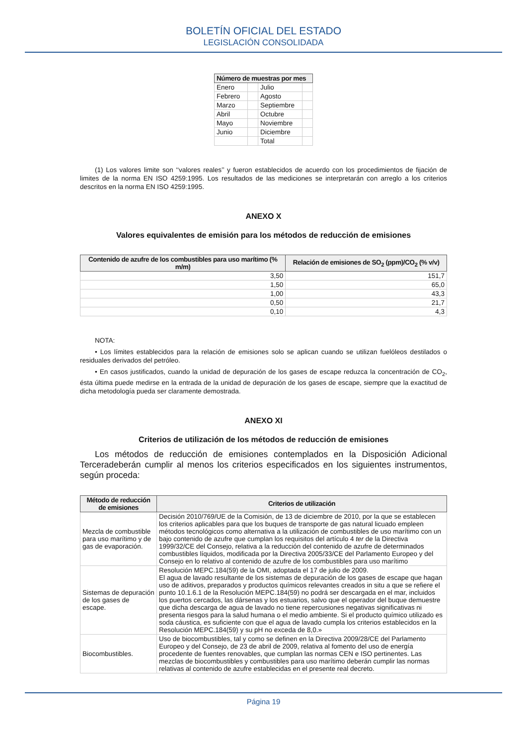BOLETÍN OFICIAL DEL ESTADO
LEGISLACIÓN CONSOLIDADA
| Número de muestras por mes | | | |
| --- | --- | --- | --- |
| Enero | | Julio | |
| Febrero | | Agosto | |
| Marzo | | Septiembre | |
| Abril | | Octubre | |
| Mayo | | Noviembre | |
| Junio | | Diciembre | |
| | | Total | |
(1) Los valores limite son ‘‘valores reales’’ y fueron establecidos de acuerdo con los procedimientos de fijación de limites de la norma EN ISO 4259:1995. Los resultados de las mediciones se interpretarán con arreglo a los criterios descritos en la norma EN ISO 4259:1995.
ANEXO X
Valores equivalentes de emisión para los métodos de reducción de emisiones
| Contenido de azufre de los combustibles para uso marítimo (% m/m) | Relación de emisiones de SO<sub>2</sub> (ppm)/CO<sub>2</sub> (% v/v) |
| --- | --- |
| 3,50 | 151,7 |
| 1,50 | 65,0 |
| 1,00 | 43,3 |
| 0,50 | 21,7 |
| 0,10 | 4,3 |
NOTA:
• Los límites establecidos para la relación de emisiones solo se aplican cuando se utilizan fuelóleos destilados o residuales derivados del petróleo.
• En casos justificados, cuando la unidad de depuración de los gases de escape reduzca la concentración de CO<sub>2</sub>, ésta última puede medirse en la entrada de la unidad de depuración de los gases de escape, siempre que la exactitud de dicha metodología pueda ser claramente demostrada.
ANEXO XI
Criterios de utilización de los métodos de reducción de emisiones
Los métodos de reducción de emisiones contemplados en la Disposición Adicional Terceradeberán cumplir al menos los criterios especificados en los siguientes instrumentos, según proceda:
| Método de reducción de emisiones | Criterios de utilización |
| --- | --- |
| Mezcla de combustible para uso marítimo y de gas de evaporación. | Decisión 2010/769/UE de la Comisión, de 13 de diciembre de 2010, por la que se establecen los criterios aplicables para que los buques de transporte de gas natural licuado empleen métodos tecnológicos como alternativa a la utilización de combustibles de uso marítimo con un bajo contenido de azufre que cumplan los requisitos del artículo 4 ter de la Directiva 1999/32/CE del Consejo, relativa a la reducción del contenido de azufre de determinados combustibles líquidos, modificada por la Directiva 2005/33/CE del Parlamento Europeo y del Consejo en lo relativo al contenido de azufre de los combustibles para uso marítimo |
| Sistemas de depuración de los gases de escape. | Resolución MEPC.184(59) de la OMI, adoptada el 17 de julio de 2009. El agua de lavado resultante de los sistemas de depuración de los gases de escape que hagan uso de aditivos, preparados y productos químicos relevantes creados in situ a que se refiere el punto 10.1.6.1 de la Resolución MEPC.184(59) no podrá ser descargada en el mar, incluidos los puertos cercados, las dársenas y los estuarios, salvo que el operador del buque demuestre que dicha descarga de agua de lavado no tiene repercusiones negativas significativas ni presenta riesgos para la salud humana o el medio ambiente. Si el producto químico utilizado es soda cáustica, es suficiente con que el agua de lavado cumpla los criterios establecidos en la Resolución MEPC.184(59) y su pH no exceda de 8,0.» |
| Biocombustibles. | Uso de biocombustibles, tal y como se definen en la Directiva 2009/28/CE del Parlamento Europeo y del Consejo, de 23 de abril de 2009, relativa al fomento del uso de energía procedente de fuentes renovables, que cumplan las normas CEN e ISO pertinentes. Las mezclas de biocombustibles y combustibles para uso marítimo deberán cumplir las normas relativas al contenido de azufre establecidas en el presente real decreto. |
Página 19